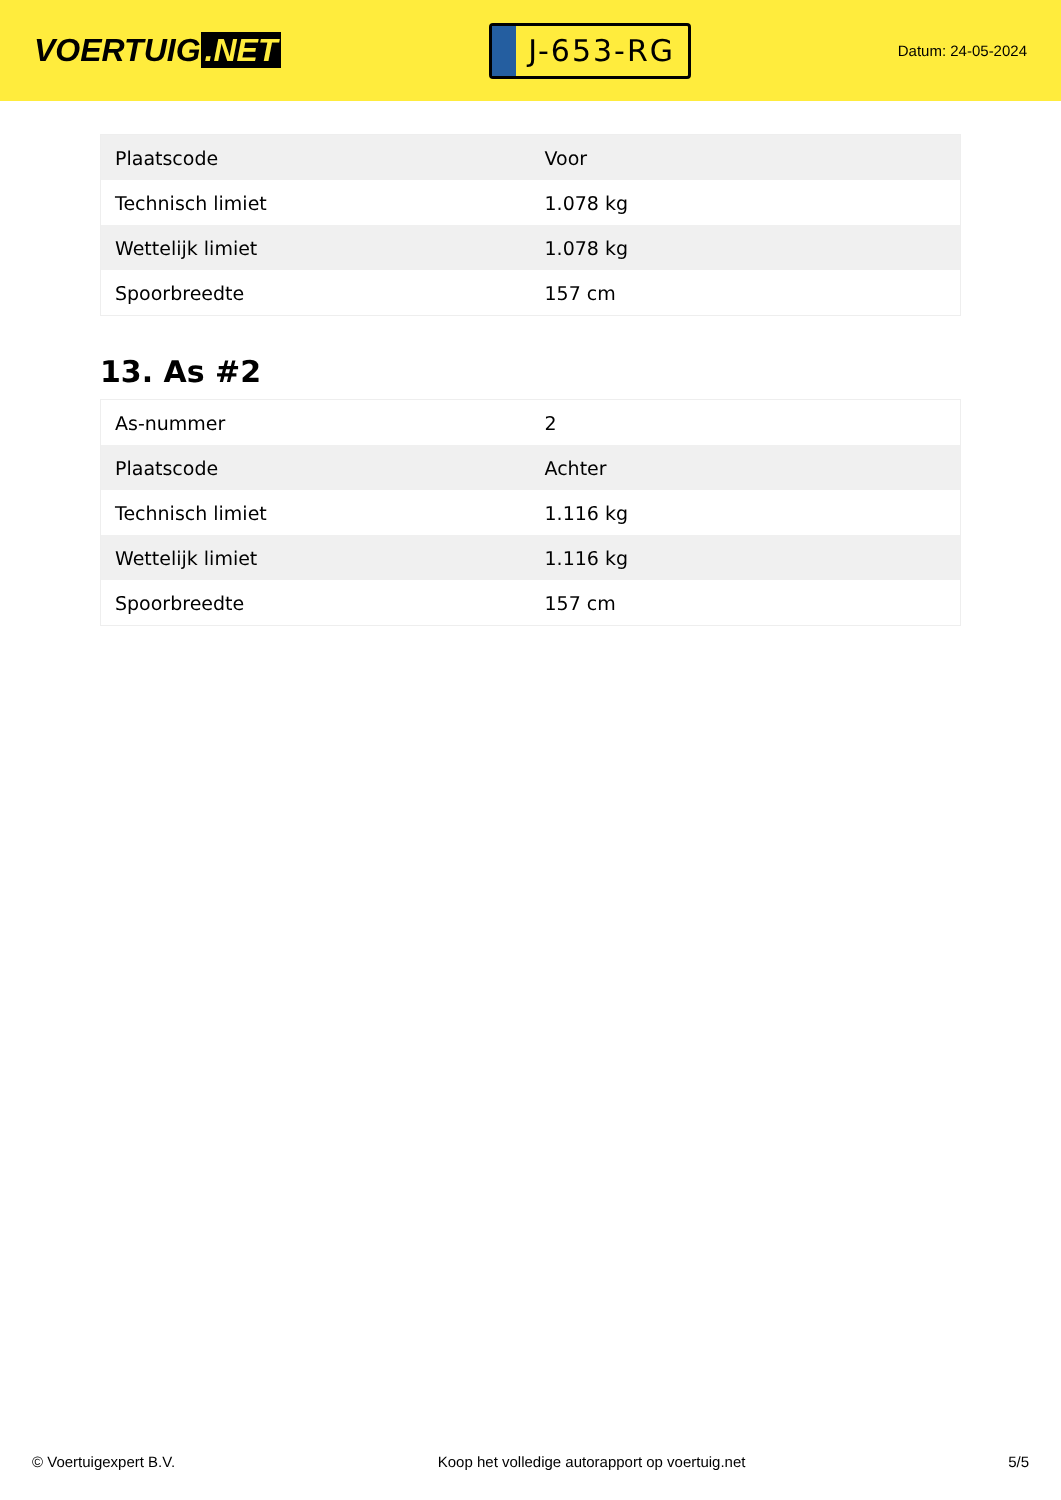VOERTUIG.NET
J-653-RG
Datum: 24-05-2024
| Plaatscode | Voor |
| Technisch limiet | 1.078 kg |
| Wettelijk limiet | 1.078 kg |
| Spoorbreedte | 157 cm |
13. As #2
| As-nummer | 2 |
| Plaatscode | Achter |
| Technisch limiet | 1.116 kg |
| Wettelijk limiet | 1.116 kg |
| Spoorbreedte | 157 cm |
© Voertuigexpert B.V. Koop het volledige autorapport op voertuig.net 5/5